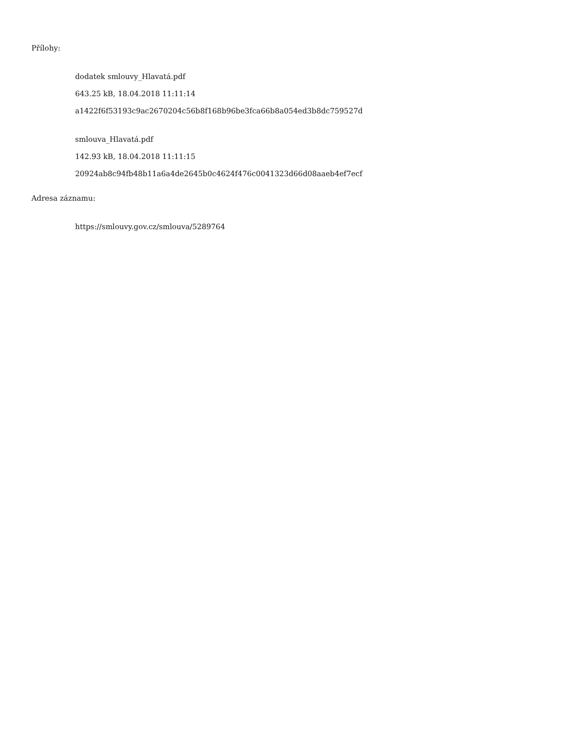Přílohy:
dodatek smlouvy_Hlavatá.pdf
643.25 kB, 18.04.2018 11:11:14
a1422f6f53193c9ac2670204c56b8f168b96be3fca66b8a054ed3b8dc759527d
smlouva_Hlavatá.pdf
142.93 kB, 18.04.2018 11:11:15
20924ab8c94fb48b11a6a4de2645b0c4624f476c0041323d66d08aaeb4ef7ecf
Adresa záznamu:
https://smlouvy.gov.cz/smlouva/5289764